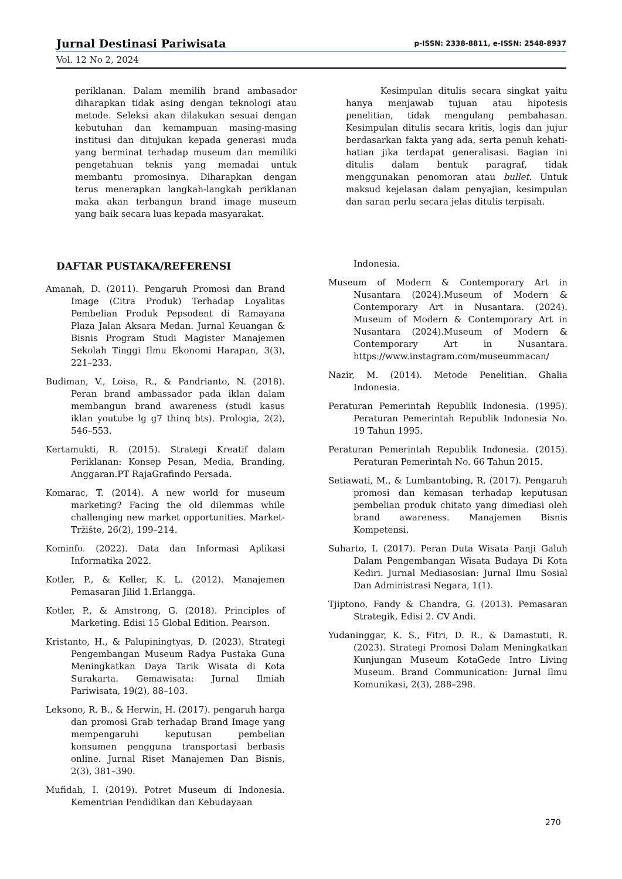Jurnal Destinasi Pariwisata p-ISSN: 2338-8811, e-ISSN: 2548-8937
Vol. 12 No 2, 2024
periklanan. Dalam memilih brand ambasador diharapkan tidak asing dengan teknologi atau metode. Seleksi akan dilakukan sesuai dengan kebutuhan dan kemampuan masing-masing institusi dan ditujukan kepada generasi muda yang berminat terhadap museum dan memiliki pengetahuan teknis yang memadai untuk membantu promosinya. Diharapkan dengan terus menerapkan langkah-langkah periklanan maka akan terbangun brand image museum yang baik secara luas kepada masyarakat.
Kesimpulan ditulis secara singkat yaitu hanya menjawab tujuan atau hipotesis penelitian, tidak mengulang pembahasan. Kesimpulan ditulis secara kritis, logis dan jujur berdasarkan fakta yang ada, serta penuh kehati-hatian jika terdapat generalisasi. Bagian ini ditulis dalam bentuk paragraf, tidak menggunakan penomoran atau bullet. Untuk maksud kejelasan dalam penyajian, kesimpulan dan saran perlu secara jelas ditulis terpisah.
DAFTAR PUSTAKA/REFERENSI
Amanah, D. (2011). Pengaruh Promosi dan Brand Image (Citra Produk) Terhadap Loyalitas Pembelian Produk Pepsodent di Ramayana Plaza Jalan Aksara Medan. Jurnal Keuangan & Bisnis Program Studi Magister Manajemen Sekolah Tinggi Ilmu Ekonomi Harapan, 3(3), 221–233.
Budiman, V., Loisa, R., & Pandrianto, N. (2018). Peran brand ambassador pada iklan dalam membangun brand awareness (studi kasus iklan youtube lg g7 thinq bts). Prologia, 2(2), 546–553.
Kertamukti, R. (2015). Strategi Kreatif dalam Periklanan: Konsep Pesan, Media, Branding, Anggaran.PT RajaGrafindo Persada.
Komarac, T. (2014). A new world for museum marketing? Facing the old dilemmas while challenging new market opportunities. Market-Tržište, 26(2), 199–214.
Kominfo. (2022). Data dan Informasi Aplikasi Informatika 2022.
Kotler, P., & Keller, K. L. (2012). Manajemen Pemasaran Jilid 1.Erlangga.
Kotler, P., & Amstrong, G. (2018). Principles of Marketing. Edisi 15 Global Edition. Pearson.
Kristanto, H., & Palupiningtyas, D. (2023). Strategi Pengembangan Museum Radya Pustaka Guna Meningkatkan Daya Tarik Wisata di Kota Surakarta. Gemawisata: Jurnal Ilmiah Pariwisata, 19(2), 88–103.
Leksono, R. B., & Herwin, H. (2017). pengaruh harga dan promosi Grab terhadap Brand Image yang mempengaruhi keputusan pembelian konsumen pengguna transportasi berbasis online. Jurnal Riset Manajemen Dan Bisnis, 2(3), 381–390.
Mufidah, I. (2019). Potret Museum di Indonesia. Kementrian Pendidikan dan Kebudayaan
Indonesia.
Museum of Modern & Contemporary Art in Nusantara (2024).Museum of Modern & Contemporary Art in Nusantara. (2024). Museum of Modern & Contemporary Art in Nusantara (2024).Museum of Modern & Contemporary Art in Nusantara. https://www.instagram.com/museummacan/
Nazir, M. (2014). Metode Penelitian. Ghalia Indonesia.
Peraturan Pemerintah Republik Indonesia. (1995). Peraturan Pemerintah Republik Indonesia No. 19 Tahun 1995.
Peraturan Pemerintah Republik Indonesia. (2015). Peraturan Pemerintah No. 66 Tahun 2015.
Setiawati, M., & Lumbantobing, R. (2017). Pengaruh promosi dan kemasan terhadap keputusan pembelian produk chitato yang dimediasi oleh brand awareness. Manajemen Bisnis Kompetensi.
Suharto, I. (2017). Peran Duta Wisata Panji Galuh Dalam Pengembangan Wisata Budaya Di Kota Kediri. Jurnal Mediasosian: Jurnal Ilmu Sosial Dan Administrasi Negara, 1(1).
Tjiptono, Fandy & Chandra, G. (2013). Pemasaran Strategik, Edisi 2. CV Andi.
Yudaninggar, K. S., Fitri, D. R., & Damastuti, R. (2023). Strategi Promosi Dalam Meningkatkan Kunjungan Museum KotaGede Intro Living Museum. Brand Communication: Jurnal Ilmu Komunikasi, 2(3), 288–298.
270